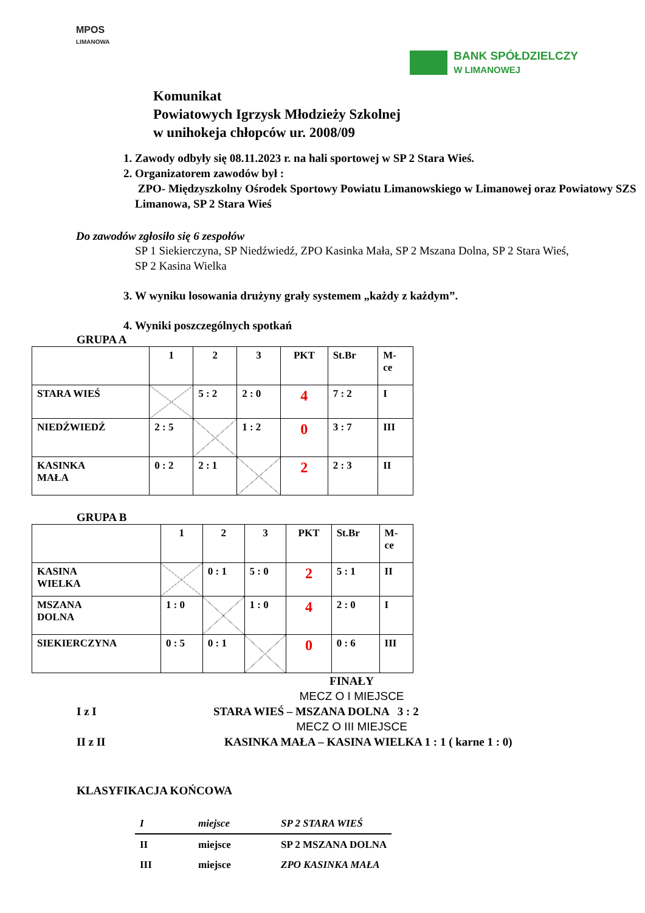MPOS
LIMANOWA
BANK SPÓŁDZIELCZY
W LIMANOWEJ
Komunikat
Powiatowych Igrzysk Młodzieży Szkolnej
w unihokeja chłopców ur. 2008/09
1. Zawody odbyły się 08.11.2023 r. na hali sportowej w SP 2 Stara Wieś.
2. Organizatorem zawodów był :
ZPO- Międzyszkolny Ośrodek Sportowy Powiatu Limanowskiego w Limanowej oraz Powiatowy SZS Limanowa, SP 2 Stara Wieś
Do zawodów zgłosiło się 6 zespołów
SP 1 Siekierczyna, SP Niedźwiedź, ZPO Kasinka Mała, SP 2 Mszana Dolna, SP 2 Stara Wieś, SP 2 Kasina Wielka
3. W wyniku losowania drużyny grały systemem „każdy z każdym”.
4. Wyniki poszczególnych spotkań
GRUPA A
| | 1 | 2 | 3 | PKT | St.Br | M- ce |
| STARA WIEŚ | | 5 : 2 | 2 : 0 | 4 | 7 : 2 | I |
| NIEDŹWIEDŹ | 2 : 5 | | 1 : 2 | 0 | 3 : 7 | III |
| KASINKA MAŁA | 0 : 2 | 2 : 1 | | 2 | 2 : 3 | II |
GRUPA B
| | 1 | 2 | 3 | PKT | St.Br | M- ce |
| KASINA WIELKA | | 0 : 1 | 5 : 0 | 2 | 5 : 1 | II |
| MSZANA DOLNA | 1 : 0 | | 1 : 0 | 4 | 2 : 0 | I |
| SIEKIERCZYNA | 0 : 5 | 0 : 1 | | 0 | 0 : 6 | III |
FINAŁY
MECZ O I MIEJSCE
I z I STARA WIEŚ – MSZANA DOLNA 3 : 2
MECZ O III MIEJSCE
II z II KASINKA MAŁA – KASINA WIELKA 1 : 1 ( karne 1 : 0)
KLASYFIKACJA KOŃCOWA
| I | miejsce | SP 2 STARA WIEŚ |
| II | miejsce | SP 2 MSZANA DOLNA |
| III | miejsce | ZPO KASINKA MAŁA |